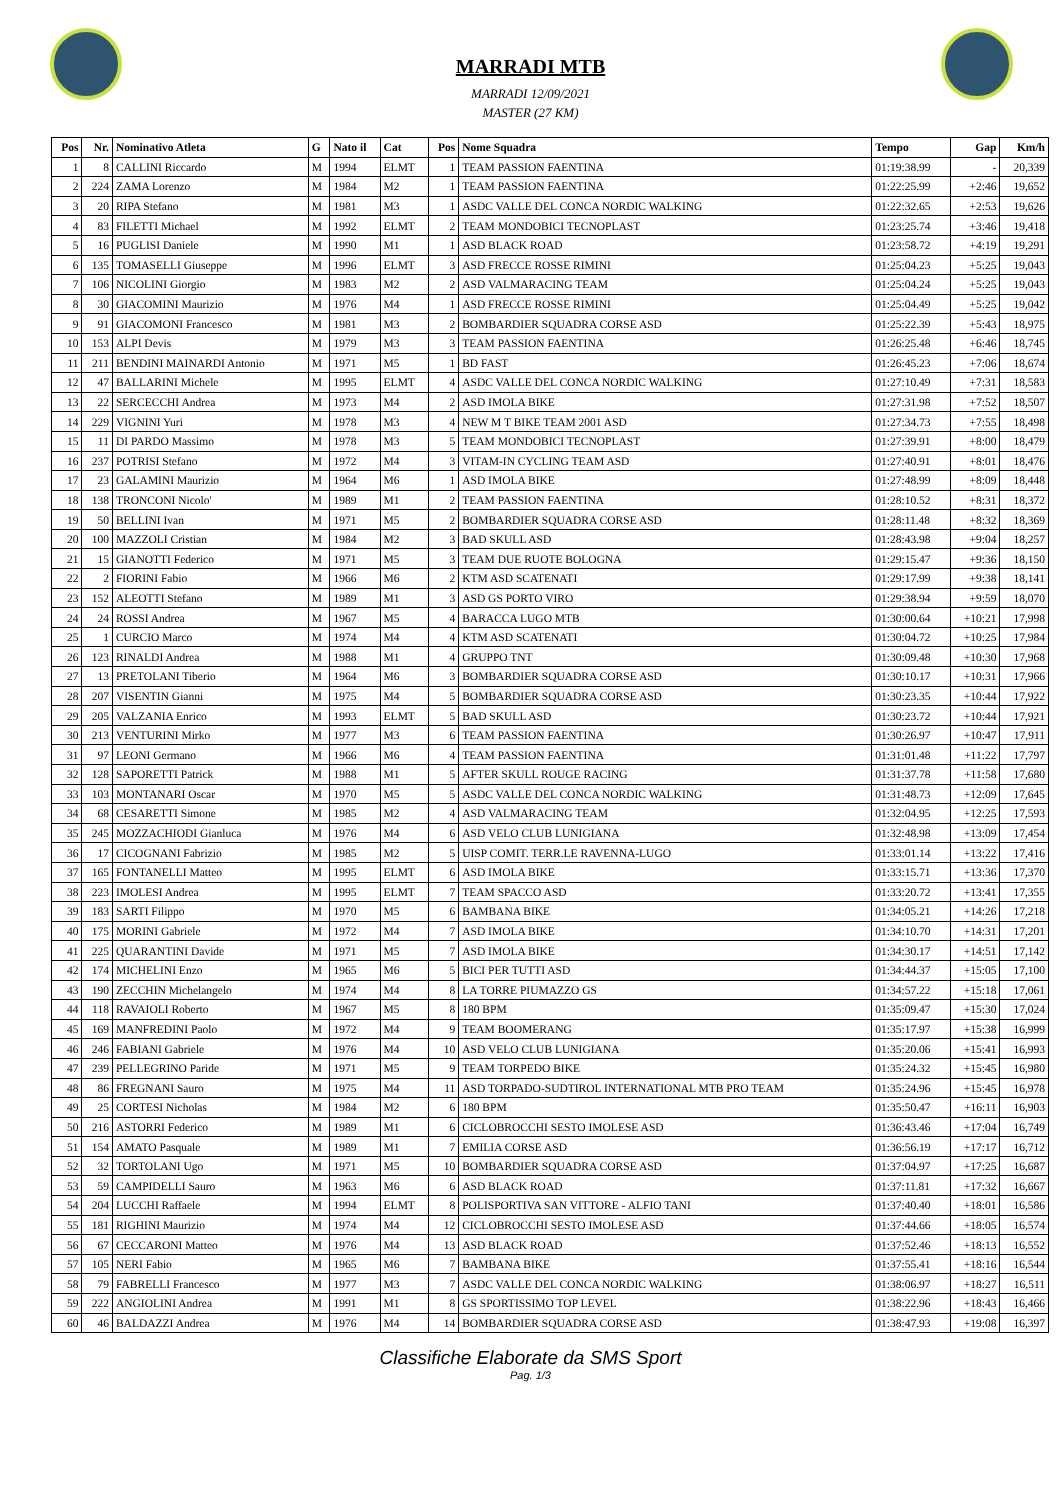MARRADI MTB
MARRADI 12/09/2021
MASTER (27 KM)
| Pos | Nr. | Nominativo Atleta | G | Nato il | Cat | Pos | Nome Squadra | Tempo | Gap | Km/h |
| --- | --- | --- | --- | --- | --- | --- | --- | --- | --- | --- |
| 1 | 8 | CALLINI Riccardo | M | 1994 | ELMT | 1 | TEAM PASSION FAENTINA | 01:19:38.99 | - | 20,339 |
| 2 | 224 | ZAMA Lorenzo | M | 1984 | M2 | 1 | TEAM PASSION FAENTINA | 01:22:25.99 | +2:46 | 19,652 |
| 3 | 20 | RIPA Stefano | M | 1981 | M3 | 1 | ASDC VALLE DEL CONCA NORDIC WALKING | 01:22:32.65 | +2:53 | 19,626 |
| 4 | 83 | FILETTI Michael | M | 1992 | ELMT | 2 | TEAM MONDOBICI TECNOPLAST | 01:23:25.74 | +3:46 | 19,418 |
| 5 | 16 | PUGLISI Daniele | M | 1990 | M1 | 1 | ASD BLACK ROAD | 01:23:58.72 | +4:19 | 19,291 |
| 6 | 135 | TOMASELLI Giuseppe | M | 1996 | ELMT | 3 | ASD FRECCE ROSSE RIMINI | 01:25:04.23 | +5:25 | 19,043 |
| 7 | 106 | NICOLINI Giorgio | M | 1983 | M2 | 2 | ASD VALMARACING TEAM | 01:25:04.24 | +5:25 | 19,043 |
| 8 | 30 | GIACOMINI Maurizio | M | 1976 | M4 | 1 | ASD FRECCE ROSSE RIMINI | 01:25:04.49 | +5:25 | 19,042 |
| 9 | 91 | GIACOMONI Francesco | M | 1981 | M3 | 2 | BOMBARDIER SQUADRA CORSE ASD | 01:25:22.39 | +5:43 | 18,975 |
| 10 | 153 | ALPI Devis | M | 1979 | M3 | 3 | TEAM PASSION FAENTINA | 01:26:25.48 | +6:46 | 18,745 |
| 11 | 211 | BENDINI MAINARDI Antonio | M | 1971 | M5 | 1 | BD FAST | 01:26:45.23 | +7:06 | 18,674 |
| 12 | 47 | BALLARINI Michele | M | 1995 | ELMT | 4 | ASDC VALLE DEL CONCA NORDIC WALKING | 01:27:10.49 | +7:31 | 18,583 |
| 13 | 22 | SERCECCHI Andrea | M | 1973 | M4 | 2 | ASD IMOLA BIKE | 01:27:31.98 | +7:52 | 18,507 |
| 14 | 229 | VIGNINI Yuri | M | 1978 | M3 | 4 | NEW M T BIKE TEAM 2001 ASD | 01:27:34.73 | +7:55 | 18,498 |
| 15 | 11 | DI PARDO Massimo | M | 1978 | M3 | 5 | TEAM MONDOBICI TECNOPLAST | 01:27:39.91 | +8:00 | 18,479 |
| 16 | 237 | POTRISI Stefano | M | 1972 | M4 | 3 | VITAM-IN CYCLING TEAM ASD | 01:27:40.91 | +8:01 | 18,476 |
| 17 | 23 | GALAMINI Maurizio | M | 1964 | M6 | 1 | ASD IMOLA BIKE | 01:27:48.99 | +8:09 | 18,448 |
| 18 | 138 | TRONCONI Nicolo' | M | 1989 | M1 | 2 | TEAM PASSION FAENTINA | 01:28:10.52 | +8:31 | 18,372 |
| 19 | 50 | BELLINI Ivan | M | 1971 | M5 | 2 | BOMBARDIER SQUADRA CORSE ASD | 01:28:11.48 | +8:32 | 18,369 |
| 20 | 100 | MAZZOLI Cristian | M | 1984 | M2 | 3 | BAD SKULL ASD | 01:28:43.98 | +9:04 | 18,257 |
| 21 | 15 | GIANOTTI Federico | M | 1971 | M5 | 3 | TEAM DUE RUOTE BOLOGNA | 01:29:15.47 | +9:36 | 18,150 |
| 22 | 2 | FIORINI Fabio | M | 1966 | M6 | 2 | KTM ASD SCATENATI | 01:29:17.99 | +9:38 | 18,141 |
| 23 | 152 | ALEOTTI Stefano | M | 1989 | M1 | 3 | ASD GS PORTO VIRO | 01:29:38.94 | +9:59 | 18,070 |
| 24 | 24 | ROSSI Andrea | M | 1967 | M5 | 4 | BARACCA LUGO MTB | 01:30:00.64 | +10:21 | 17,998 |
| 25 | 1 | CURCIO Marco | M | 1974 | M4 | 4 | KTM ASD SCATENATI | 01:30:04.72 | +10:25 | 17,984 |
| 26 | 123 | RINALDI Andrea | M | 1988 | M1 | 4 | GRUPPO TNT | 01:30:09.48 | +10:30 | 17,968 |
| 27 | 13 | PRETOLANI Tiberio | M | 1964 | M6 | 3 | BOMBARDIER SQUADRA CORSE ASD | 01:30:10.17 | +10:31 | 17,966 |
| 28 | 207 | VISENTIN Gianni | M | 1975 | M4 | 5 | BOMBARDIER SQUADRA CORSE ASD | 01:30:23.35 | +10:44 | 17,922 |
| 29 | 205 | VALZANIA Enrico | M | 1993 | ELMT | 5 | BAD SKULL ASD | 01:30:23.72 | +10:44 | 17,921 |
| 30 | 213 | VENTURINI Mirko | M | 1977 | M3 | 6 | TEAM PASSION FAENTINA | 01:30:26.97 | +10:47 | 17,911 |
| 31 | 97 | LEONI Germano | M | 1966 | M6 | 4 | TEAM PASSION FAENTINA | 01:31:01.48 | +11:22 | 17,797 |
| 32 | 128 | SAPORETTI Patrick | M | 1988 | M1 | 5 | AFTER SKULL ROUGE RACING | 01:31:37.78 | +11:58 | 17,680 |
| 33 | 103 | MONTANARI Oscar | M | 1970 | M5 | 5 | ASDC VALLE DEL CONCA NORDIC WALKING | 01:31:48.73 | +12:09 | 17,645 |
| 34 | 68 | CESARETTI Simone | M | 1985 | M2 | 4 | ASD VALMARACING TEAM | 01:32:04.95 | +12:25 | 17,593 |
| 35 | 245 | MOZZACHIODI Gianluca | M | 1976 | M4 | 6 | ASD VELO CLUB LUNIGIANA | 01:32:48.98 | +13:09 | 17,454 |
| 36 | 17 | CICOGNANI Fabrizio | M | 1985 | M2 | 5 | UISP COMIT. TERR.LE RAVENNA-LUGO | 01:33:01.14 | +13:22 | 17,416 |
| 37 | 165 | FONTANELLI Matteo | M | 1995 | ELMT | 6 | ASD IMOLA BIKE | 01:33:15.71 | +13:36 | 17,370 |
| 38 | 223 | IMOLESI Andrea | M | 1995 | ELMT | 7 | TEAM SPACCO ASD | 01:33:20.72 | +13:41 | 17,355 |
| 39 | 183 | SARTI Filippo | M | 1970 | M5 | 6 | BAMBANA BIKE | 01:34:05.21 | +14:26 | 17,218 |
| 40 | 175 | MORINI Gabriele | M | 1972 | M4 | 7 | ASD IMOLA BIKE | 01:34:10.70 | +14:31 | 17,201 |
| 41 | 225 | QUARANTINI Davide | M | 1971 | M5 | 7 | ASD IMOLA BIKE | 01:34:30.17 | +14:51 | 17,142 |
| 42 | 174 | MICHELINI Enzo | M | 1965 | M6 | 5 | BICI PER TUTTI ASD | 01:34:44.37 | +15:05 | 17,100 |
| 43 | 190 | ZECCHIN Michelangelo | M | 1974 | M4 | 8 | LA TORRE PIUMAZZO GS | 01:34:57.22 | +15:18 | 17,061 |
| 44 | 118 | RAVAIOLI Roberto | M | 1967 | M5 | 8 | 180 BPM | 01:35:09.47 | +15:30 | 17,024 |
| 45 | 169 | MANFREDINI Paolo | M | 1972 | M4 | 9 | TEAM BOOMERANG | 01:35:17.97 | +15:38 | 16,999 |
| 46 | 246 | FABIANI Gabriele | M | 1976 | M4 | 10 | ASD VELO CLUB LUNIGIANA | 01:35:20.06 | +15:41 | 16,993 |
| 47 | 239 | PELLEGRINO Paride | M | 1971 | M5 | 9 | TEAM TORPEDO BIKE | 01:35:24.32 | +15:45 | 16,980 |
| 48 | 86 | FREGNANI Sauro | M | 1975 | M4 | 11 | ASD TORPADO-SUDTIROL INTERNATIONAL MTB PRO TEAM | 01:35:24.96 | +15:45 | 16,978 |
| 49 | 25 | CORTESI Nicholas | M | 1984 | M2 | 6 | 180 BPM | 01:35:50.47 | +16:11 | 16,903 |
| 50 | 216 | ASTORRI Federico | M | 1989 | M1 | 6 | CICLOBROCCHI SESTO IMOLESE ASD | 01:36:43.46 | +17:04 | 16,749 |
| 51 | 154 | AMATO Pasquale | M | 1989 | M1 | 7 | EMILIA CORSE ASD | 01:36:56.19 | +17:17 | 16,712 |
| 52 | 32 | TORTOLANI Ugo | M | 1971 | M5 | 10 | BOMBARDIER SQUADRA CORSE ASD | 01:37:04.97 | +17:25 | 16,687 |
| 53 | 59 | CAMPIDELLI Sauro | M | 1963 | M6 | 6 | ASD BLACK ROAD | 01:37:11.81 | +17:32 | 16,667 |
| 54 | 204 | LUCCHI Raffaele | M | 1994 | ELMT | 8 | POLISPORTIVA SAN VITTORE - ALFIO TANI | 01:37:40.40 | +18:01 | 16,586 |
| 55 | 181 | RIGHINI Maurizio | M | 1974 | M4 | 12 | CICLOBROCCHI SESTO IMOLESE ASD | 01:37:44.66 | +18:05 | 16,574 |
| 56 | 67 | CECCARONI Matteo | M | 1976 | M4 | 13 | ASD BLACK ROAD | 01:37:52.46 | +18:13 | 16,552 |
| 57 | 105 | NERI Fabio | M | 1965 | M6 | 7 | BAMBANA BIKE | 01:37:55.41 | +18:16 | 16,544 |
| 58 | 79 | FABRELLI Francesco | M | 1977 | M3 | 7 | ASDC VALLE DEL CONCA NORDIC WALKING | 01:38:06.97 | +18:27 | 16,511 |
| 59 | 222 | ANGIOLINI Andrea | M | 1991 | M1 | 8 | GS SPORTISSIMO TOP LEVEL | 01:38:22.96 | +18:43 | 16,466 |
| 60 | 46 | BALDAZZI Andrea | M | 1976 | M4 | 14 | BOMBARDIER SQUADRA CORSE ASD | 01:38:47.93 | +19:08 | 16,397 |
Classifiche Elaborate da SMS Sport
Pag. 1/3